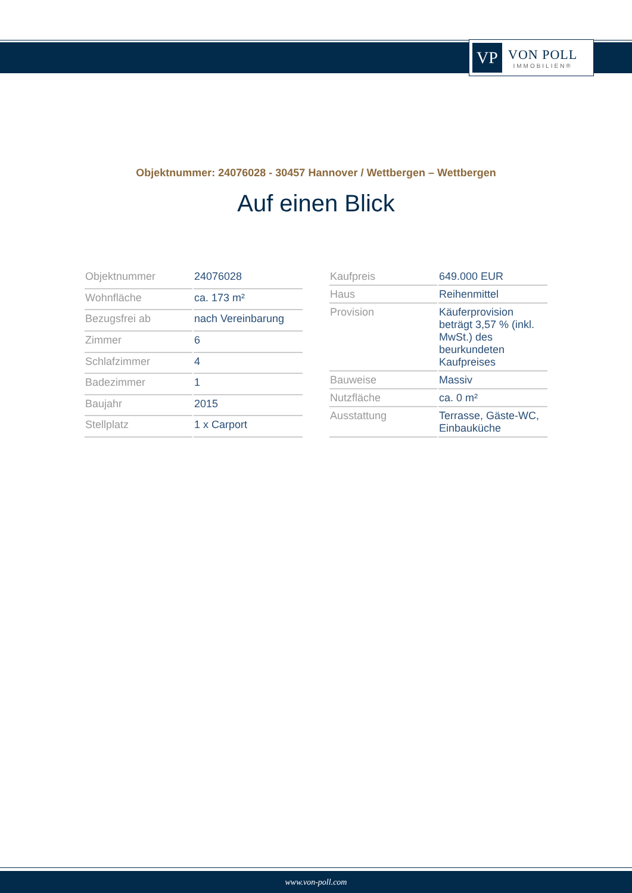VP
VON POLL
IMMOBILIEN®
Objektnummer: 24076028 - 30457 Hannover / Wettbergen – Wettbergen
Auf einen Blick
| Objektnummer | 24076028 |
| Wohnfläche | ca. 173 m² |
| Bezugsfrei ab | nach Vereinbarung |
| Zimmer | 6 |
| Schlafzimmer | 4 |
| Badezimmer | 1 |
| Baujahr | 2015 |
| Stellplatz | 1 x Carport |
| Kaufpreis | 649.000 EUR |
| Haus | Reihenmittel |
| Provision | Käuferprovision beträgt 3,57 % (inkl. MwSt.) des beurkundeten Kaufpreises |
| Bauweise | Massiv |
| Nutzfläche | ca. 0 m² |
| Ausstattung | Terrasse, Gäste-WC, Einbauküche |
www.von-poll.com